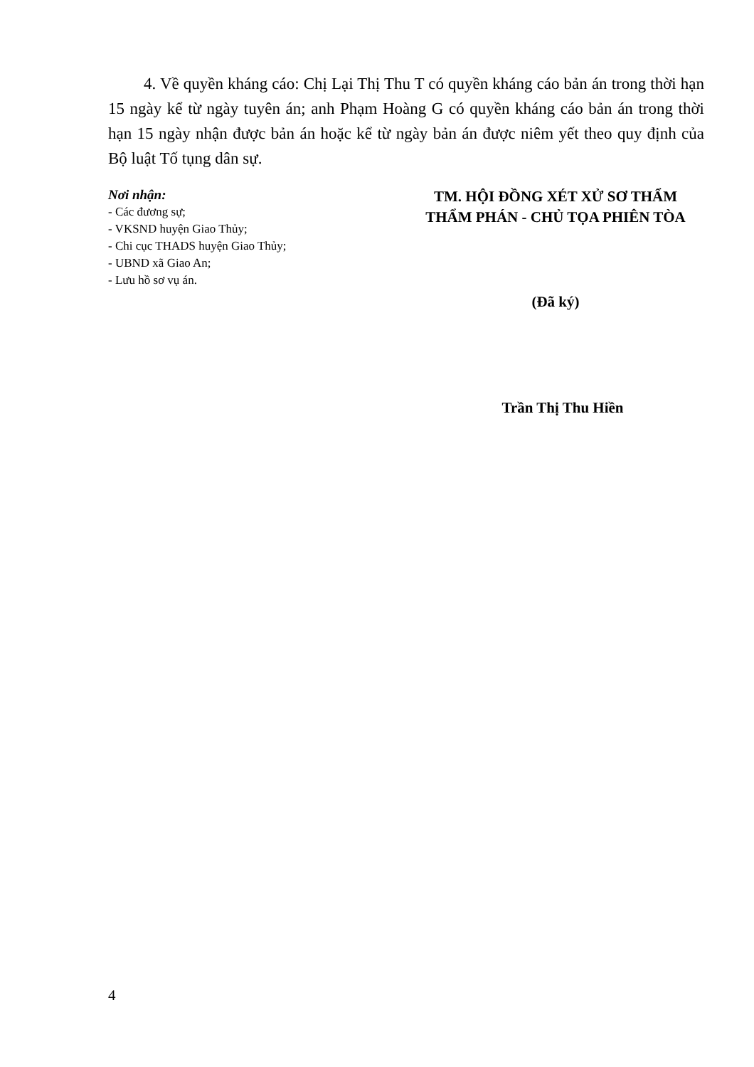4. Về quyền kháng cáo: Chị Lại Thị Thu T có quyền kháng cáo bản án trong thời hạn 15 ngày kể từ ngày tuyên án; anh Phạm Hoàng G có quyền kháng cáo bản án trong thời hạn 15 ngày nhận được bản án hoặc kể từ ngày bản án được niêm yết theo quy định của Bộ luật Tố tụng dân sự.
Nơi nhận:
- Các đương sự;
- VKSND huyện Giao Thủy;
- Chi cục THADS huyện Giao Thủy;
- UBND xã Giao An;
- Lưu hồ sơ vụ án.
TM. HỘI ĐỒNG XÉT XỬ SƠ THẨM
THẨM PHÁN - CHỦ TỌA PHIÊN TÒA
(Đã ký)
Trần Thị Thu Hiền
4